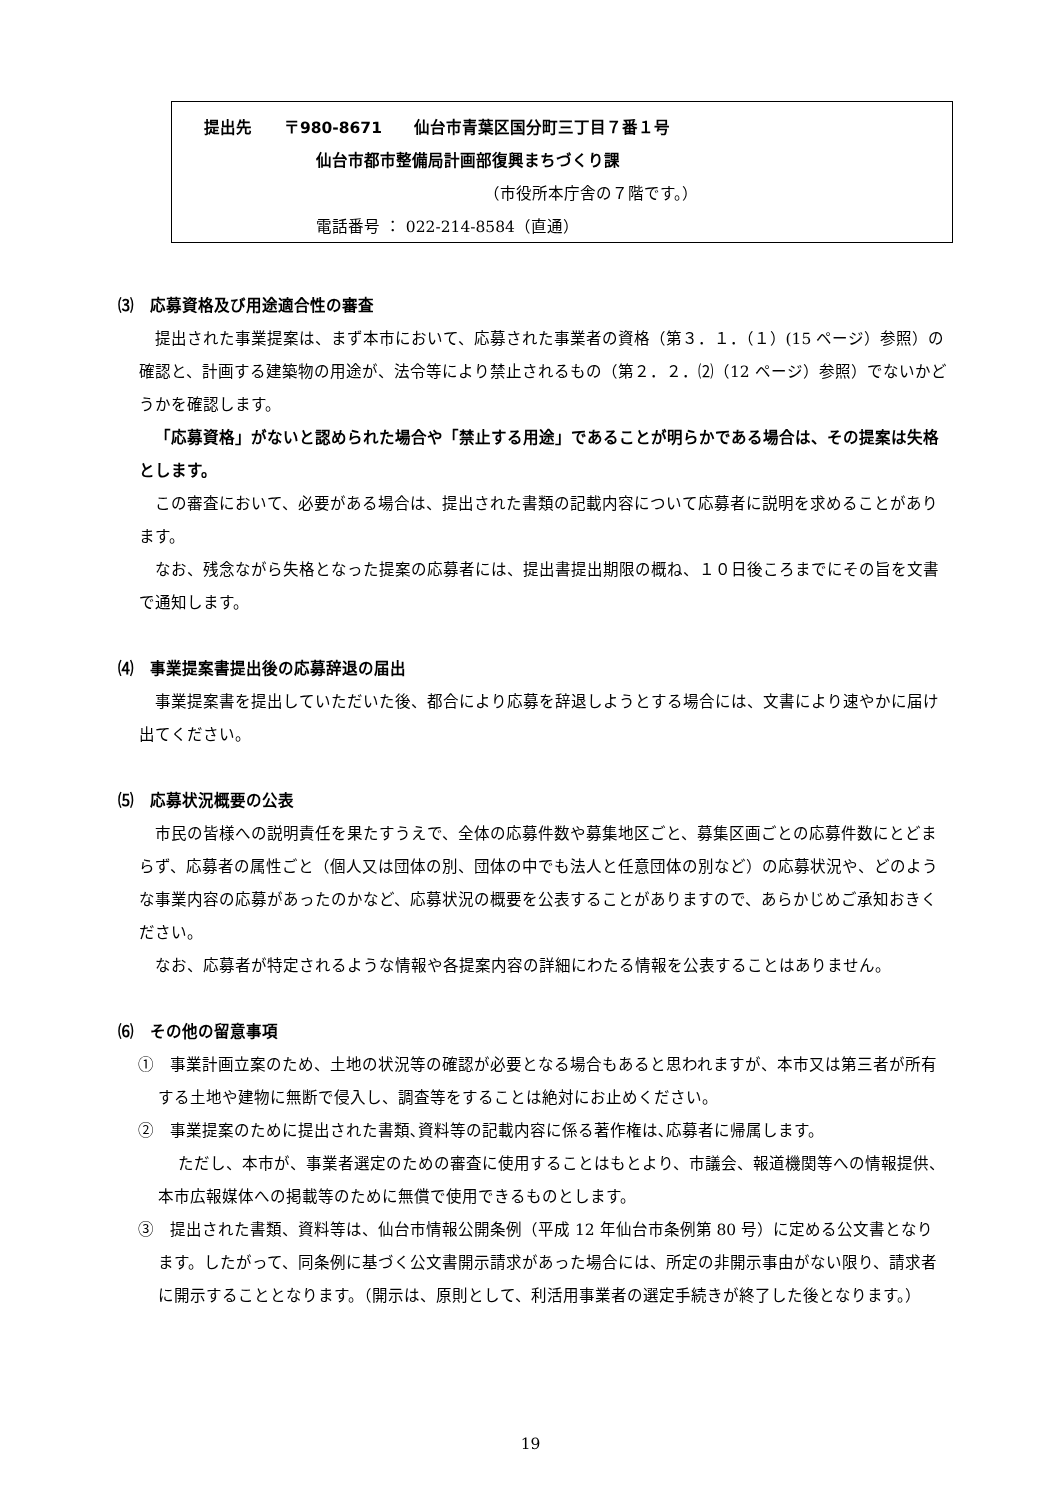提出先　　〒980-8671　　仙台市青葉区国分町三丁目７番１号
仙台市都市整備局計画部復興まちづくり課
（市役所本庁舎の７階です。）
電話番号 ： 022-214-8584（直通）
⑶　応募資格及び用途適合性の審査
提出された事業提案は、まず本市において、応募された事業者の資格（第３．１．（１）(15 ページ）参照）の確認と、計画する建築物の用途が、法令等により禁止されるもの（第２．２．⑵（12 ページ）参照）でないかどうかを確認します。
「応募資格」がないと認められた場合や「禁止する用途」であることが明らかである場合は、その提案は失格とします。
この審査において、必要がある場合は、提出された書類の記載内容について応募者に説明を求めることがあります。
なお、残念ながら失格となった提案の応募者には、提出書提出期限の概ね、１０日後ころまでにその旨を文書で通知します。
⑷　事業提案書提出後の応募辞退の届出
事業提案書を提出していただいた後、都合により応募を辞退しようとする場合には、文書により速やかに届け出てください。
⑸　応募状況概要の公表
市民の皆様への説明責任を果たすうえで、全体の応募件数や募集地区ごと、募集区画ごとの応募件数にとどまらず、応募者の属性ごと（個人又は団体の別、団体の中でも法人と任意団体の別など）の応募状況や、どのような事業内容の応募があったのかなど、応募状況の概要を公表することがありますので、あらかじめご承知おきください。
なお、応募者が特定されるような情報や各提案内容の詳細にわたる情報を公表することはありません。
⑹　その他の留意事項
①　事業計画立案のため、土地の状況等の確認が必要となる場合もあると思われますが、本市又は第三者が所有する土地や建物に無断で侵入し、調査等をすることは絶対にお止めください。
②　事業提案のために提出された書類､資料等の記載内容に係る著作権は､応募者に帰属します。
ただし、本市が、事業者選定のための審査に使用することはもとより、市議会、報道機関等への情報提供、本市広報媒体への掲載等のために無償で使用できるものとします。
③　提出された書類、資料等は、仙台市情報公開条例（平成 12 年仙台市条例第 80 号）に定める公文書となります。したがって、同条例に基づく公文書開示請求があった場合には、所定の非開示事由がない限り、請求者に開示することとなります。（開示は、原則として、利活用事業者の選定手続きが終了した後となります。）
19